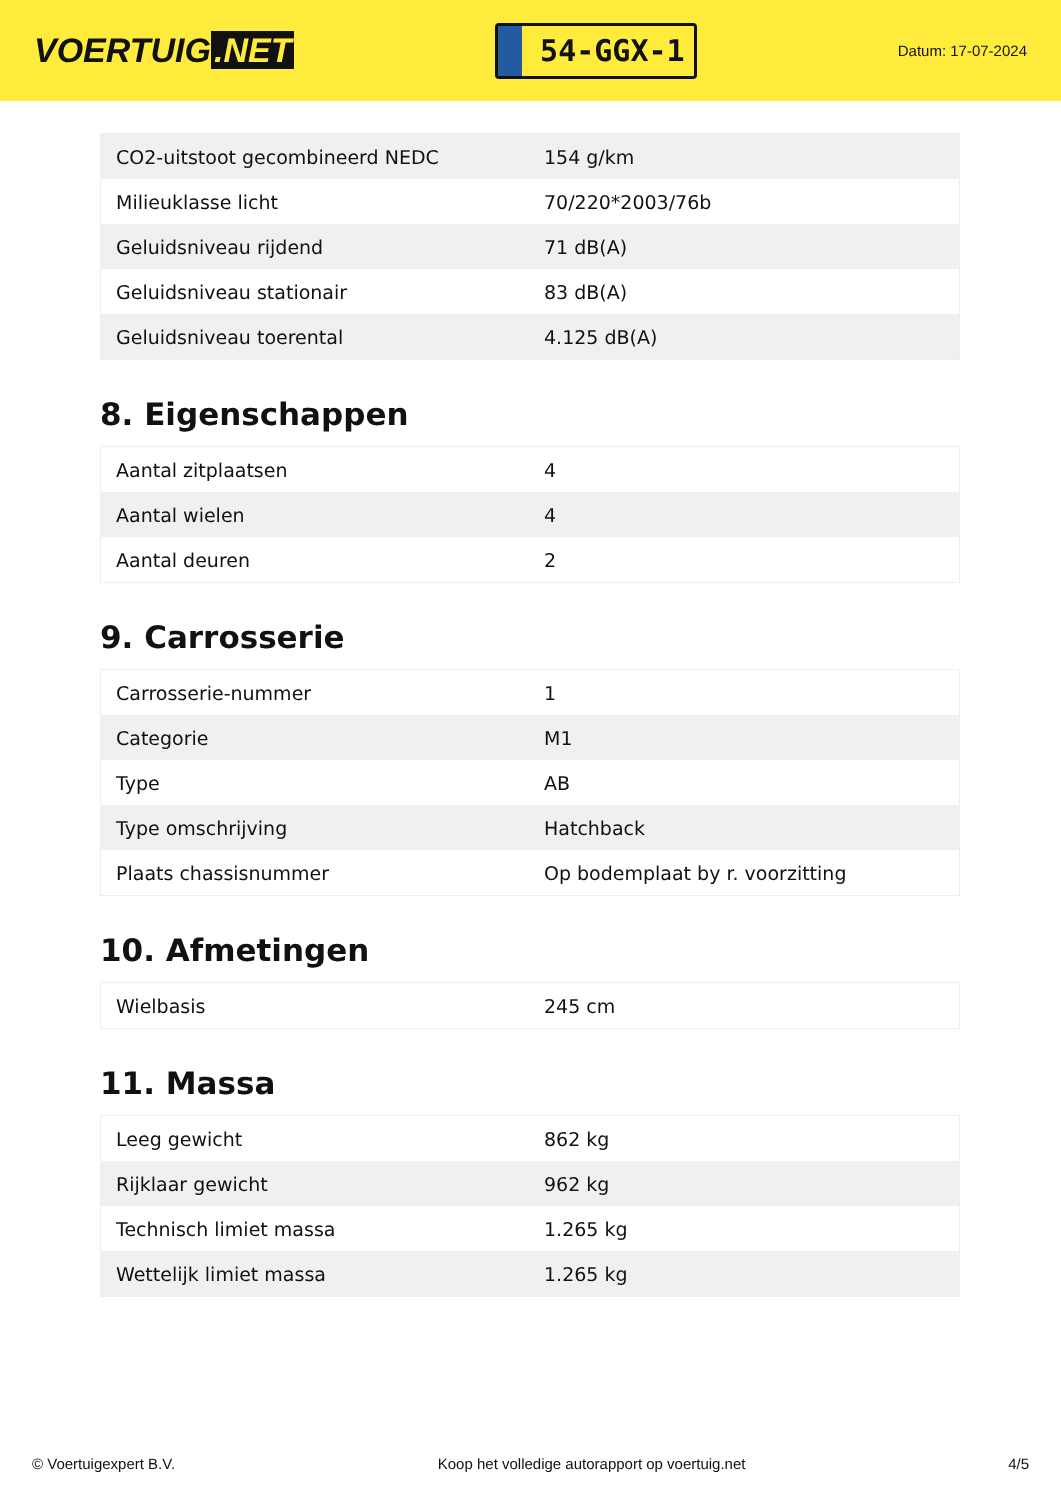VOERTUIG.NET
54-GGX-1
Datum: 17-07-2024
| CO2-uitstoot gecombineerd NEDC | 154 g/km |
| Milieuklasse licht | 70/220*2003/76b |
| Geluidsniveau rijdend | 71 dB(A) |
| Geluidsniveau stationair | 83 dB(A) |
| Geluidsniveau toerental | 4.125 dB(A) |
8. Eigenschappen
| Aantal zitplaatsen | 4 |
| Aantal wielen | 4 |
| Aantal deuren | 2 |
9. Carrosserie
| Carrosserie-nummer | 1 |
| Categorie | M1 |
| Type | AB |
| Type omschrijving | Hatchback |
| Plaats chassisnummer | Op bodemplaat by r. voorzitting |
10. Afmetingen
| Wielbasis | 245 cm |
11. Massa
| Leeg gewicht | 862 kg |
| Rijklaar gewicht | 962 kg |
| Technisch limiet massa | 1.265 kg |
| Wettelijk limiet massa | 1.265 kg |
© Voertuigexpert B.V. Koop het volledige autorapport op voertuig.net 4/5